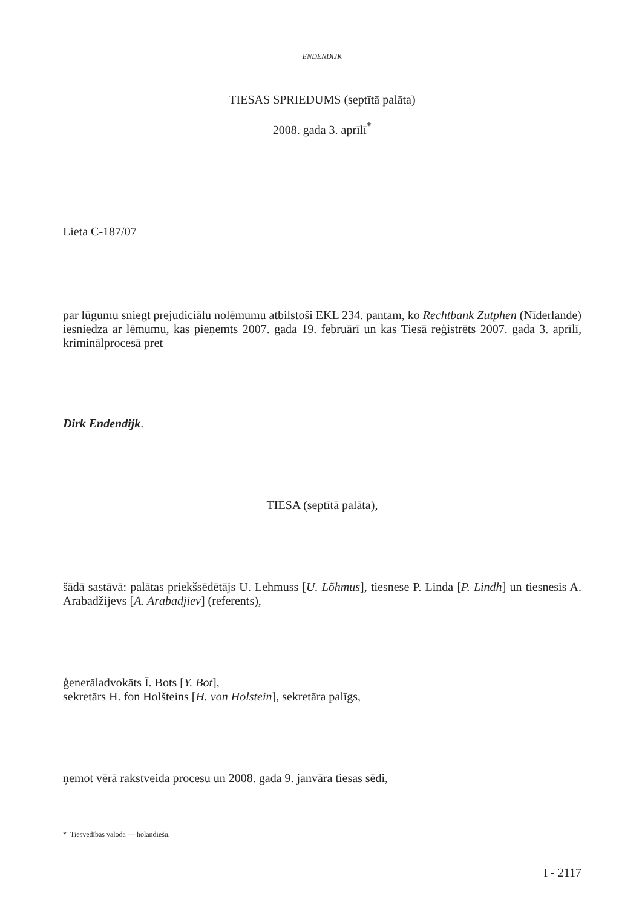ENDENDIJK
TIESAS SPRIEDUMS (septītā palāta)
2008. gada 3. aprīlī<sup>*</sup>
Lieta C-187/07
par lūgumu sniegt prejudiciālu nolēmumu atbilstoši EKL 234. pantam, ko Rechtbank Zutphen (Nīderlande) iesniedza ar lēmumu, kas pieņemts 2007. gada 19. februārī un kas Tiesā reģistrēts 2007. gada 3. aprīlī, kriminālprocesā pret
Dirk Endendijk.
TIESA (septītā palāta),
šādā sastāvā: palātas priekšsēdētājs U. Lehmuss [U. Lõhmus], tiesnese P. Linda [P. Lindh] un tiesnesis A. Arabadžijevs [A. Arabadjiev] (referents),
ģenerāladvokāts Ī. Bots [Y. Bot],
sekretārs H. fon Holšteins [H. von Holstein], sekretāra palīgs,
ņemot vērā rakstveida procesu un 2008. gada 9. janvāra tiesas sēdi,
* Tiesvedības valoda — holandiešu.
I - 2117